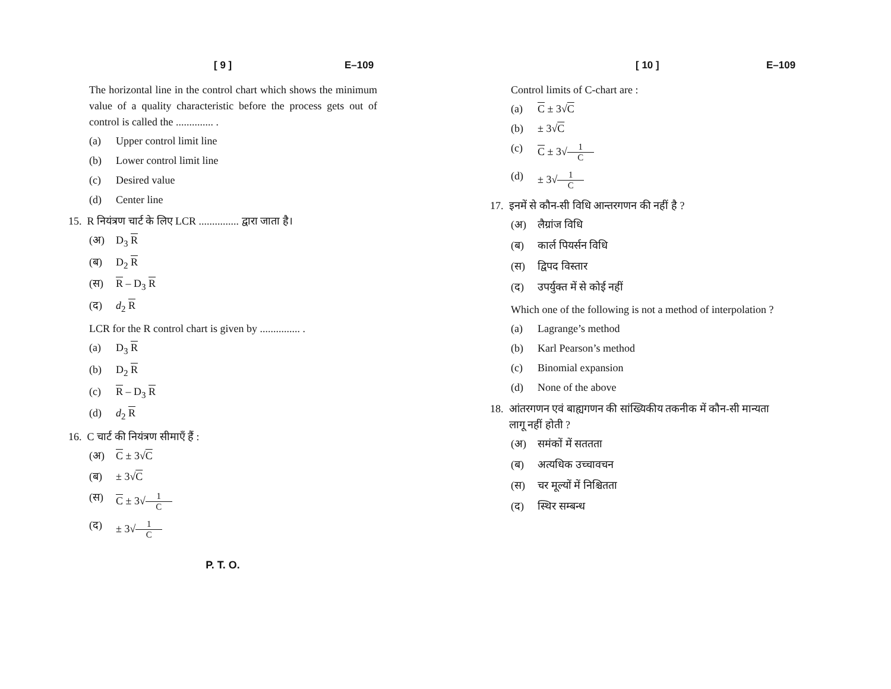[ 9 ] E–109
The horizontal line in the control chart which shows the minimum value of a quality characteristic before the process gets out of control is called the .............. .
(a) Upper control limit line
(b) Lower control limit line
(c) Desired value
(d) Center line
15. R नियंत्रण चार्ट के लिए LCR ............... द्वारा जाता है।
(अ) D<sub>3</sub> R
(ब) D<sub>2</sub> R
(स) R – D<sub>3</sub> R
(द) d<sub>2</sub> R
LCR for the R control chart is given by ............... .
(a) D<sub>3</sub> R
(b) D<sub>2</sub> R
(c) R – D<sub>3</sub> R
(d) d<sub>2</sub> R
16. C चार्ट की नियंत्रण सीमाएँ हैं :
(अ) C ± 3√C
(ब) ± 3√C
(स) C ± 3√1 C
(द) ± 3√ 1 C
[ 10 ] E–109
Control limits of C-chart are :
(a) C ± 3√C
(b) ± 3√C
(c) C ± 3√1 C
(d) ± 3√ 1 C
17. इनमें से कौन-सी विधि आन्तरगणन की नहीं है ?
(अ) लैग्रांज विधि
(ब) कार्ल पियर्सन विधि
(स) द्विपद विस्तार
(द) उपर्युक्त में से कोई नहीं
Which one of the following is not a method of interpolation ?
(a) Lagrange’s method
(b) Karl Pearson’s method
(c) Binomial expansion
(d) None of the above
18. आंतरगणन एवं बाह्यगणन की सांख्यिकीय तकनीक में कौन-सी मान्यता
लागू नहीं होती ?
(अ) समंकों में सततता
(ब) अत्यधिक उच्चावचन
(स) चर मूल्यों में निश्चितता
(द) स्थिर सम्बन्ध
P. T. O.